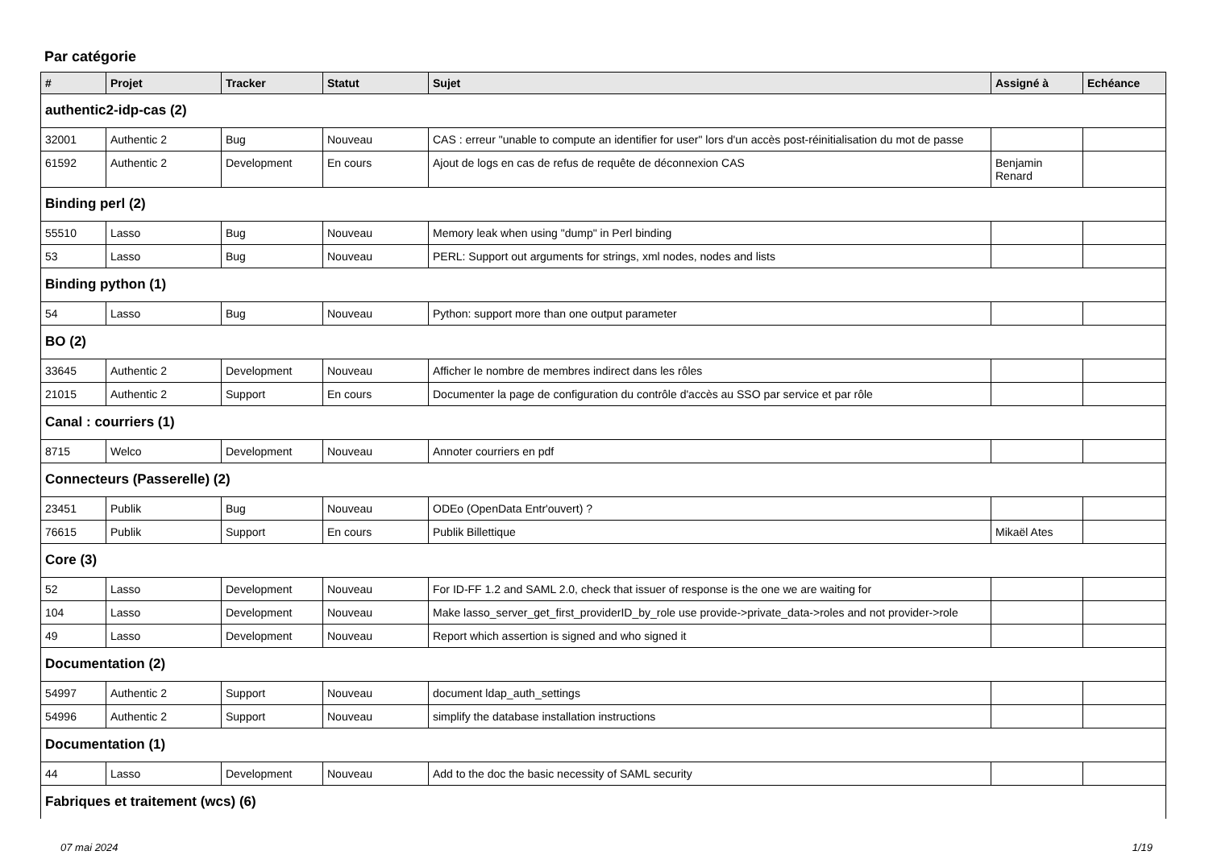Par catégorie
| # | Projet | Tracker | Statut | Sujet | Assigné à | Echéance |
| --- | --- | --- | --- | --- | --- | --- |
| authentic2-idp-cas (2) | | | | | | |
| 32001 | Authentic 2 | Bug | Nouveau | CAS : erreur "unable to compute an identifier for user" lors d'un accès post-réinitialisation du mot de passe | | |
| 61592 | Authentic 2 | Development | En cours | Ajout de logs en cas de refus de requête de déconnexion CAS | Benjamin Renard | |
| Binding perl (2) | | | | | | |
| 55510 | Lasso | Bug | Nouveau | Memory leak when using "dump" in Perl binding | | |
| 53 | Lasso | Bug | Nouveau | PERL: Support out arguments for strings, xml nodes, nodes and lists | | |
| Binding python (1) | | | | | | |
| 54 | Lasso | Bug | Nouveau | Python: support more than one output parameter | | |
| BO (2) | | | | | | |
| 33645 | Authentic 2 | Development | Nouveau | Afficher le nombre de membres indirect dans les rôles | | |
| 21015 | Authentic 2 | Support | En cours | Documenter la page de configuration du contrôle d'accès au SSO par service et par rôle | | |
| Canal : courriers (1) | | | | | | |
| 8715 | Welco | Development | Nouveau | Annoter courriers en pdf | | |
| Connecteurs (Passerelle) (2) | | | | | | |
| 23451 | Publik | Bug | Nouveau | ODEo (OpenData Entr'ouvert) ? | | |
| 76615 | Publik | Support | En cours | Publik Billettique | Mikaël Ates | |
| Core (3) | | | | | | |
| 52 | Lasso | Development | Nouveau | For ID-FF 1.2 and SAML 2.0, check that issuer of response is the one we are waiting for | | |
| 104 | Lasso | Development | Nouveau | Make lasso_server_get_first_providerID_by_role use provide->private_data->roles and not provider->role | | |
| 49 | Lasso | Development | Nouveau | Report which assertion is signed and who signed it | | |
| Documentation (2) | | | | | | |
| 54997 | Authentic 2 | Support | Nouveau | document ldap_auth_settings | | |
| 54996 | Authentic 2 | Support | Nouveau | simplify the database installation instructions | | |
| Documentation (1) | | | | | | |
| 44 | Lasso | Development | Nouveau | Add to the doc the basic necessity of SAML security | | |
| Fabriques et traitement (wcs) (6) | | | | | | |
07 mai 2024 1/19